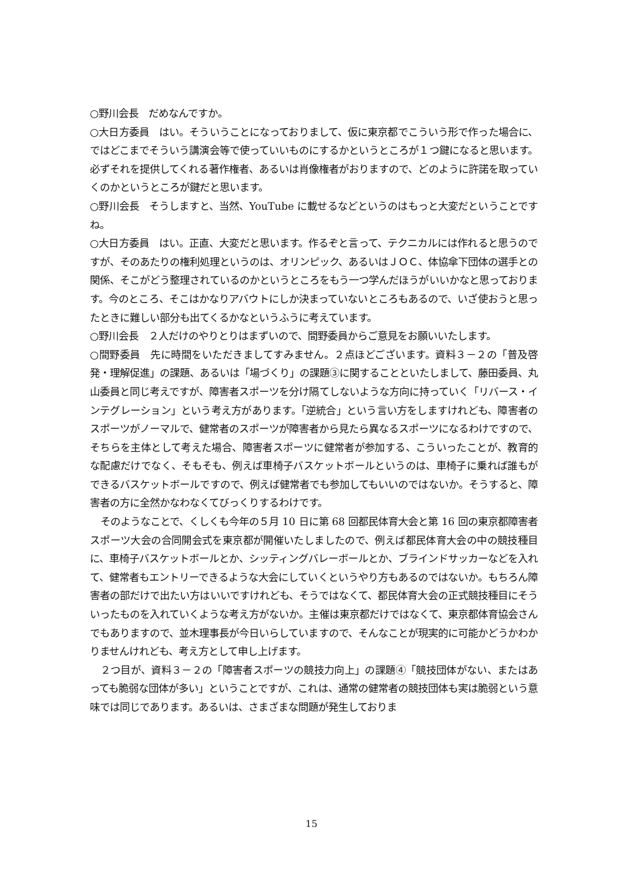○野川会長　だめなんですか。
○大日方委員　はい。そういうことになっておりまして、仮に東京都でこういう形で作った場合に、ではどこまでそういう講演会等で使っていいものにするかというところが１つ鍵になると思います。必ずそれを提供してくれる著作権者、あるいは肖像権者がおりますので、どのように許諾を取っていくのかというところが鍵だと思います。
○野川会長　そうしますと、当然、YouTube に載せるなどというのはもっと大変だということですね。
○大日方委員　はい。正直、大変だと思います。作るぞと言って、テクニカルには作れると思うのですが、そのあたりの権利処理というのは、オリンピック、あるいはＪＯＣ、体協傘下団体の選手との関係、そこがどう整理されているのかというところをもう一つ学んだほうがいいかなと思っております。今のところ、そこはかなりアバウトにしか決まっていないところもあるので、いざ使おうと思ったときに難しい部分も出てくるかなというふうに考えています。
○野川会長　２人だけのやりとりはまずいので、間野委員からご意見をお願いいたします。
○間野委員　先に時間をいただきましてすみません。２点ほどございます。資料３－２の「普及啓発・理解促進」の課題、あるいは「場づくり」の課題③に関することといたしまして、藤田委員、丸山委員と同じ考えですが、障害者スポーツを分け隔てしないような方向に持っていく「リバース・インテグレーション」という考え方があります。「逆統合」という言い方をしますけれども、障害者のスポーツがノーマルで、健常者のスポーツが障害者から見たら異なるスポーツになるわけですので、そちらを主体として考えた場合、障害者スポーツに健常者が参加する、こういったことが、教育的な配慮だけでなく、そもそも、例えば車椅子バスケットボールというのは、車椅子に乗れば誰もができるバスケットボールですので、例えば健常者でも参加してもいいのではないか。そうすると、障害者の方に全然かなわなくてびっくりするわけです。
そのようなことで、くしくも今年の５月 10 日に第 68 回都民体育大会と第 16 回の東京都障害者スポーツ大会の合同開会式を東京都が開催いたしましたので、例えば都民体育大会の中の競技種目に、車椅子バスケットボールとか、シッティングバレーボールとか、ブラインドサッカーなどを入れて、健常者もエントリーできるような大会にしていくというやり方もあるのではないか。もちろん障害者の部だけで出たい方はいいですけれども、そうではなくて、都民体育大会の正式競技種目にそういったものを入れていくような考え方がないか。主催は東京都だけではなくて、東京都体育協会さんでもありますので、並木理事長が今日いらしていますので、そんなことが現実的に可能かどうかわかりませんけれども、考え方として申し上げます。
２つ目が、資料３－２の「障害者スポーツの競技力向上」の課題④「競技団体がない、またはあっても脆弱な団体が多い」ということですが、これは、通常の健常者の競技団体も実は脆弱という意味では同じであります。あるいは、さまざまな問題が発生しておりま
15